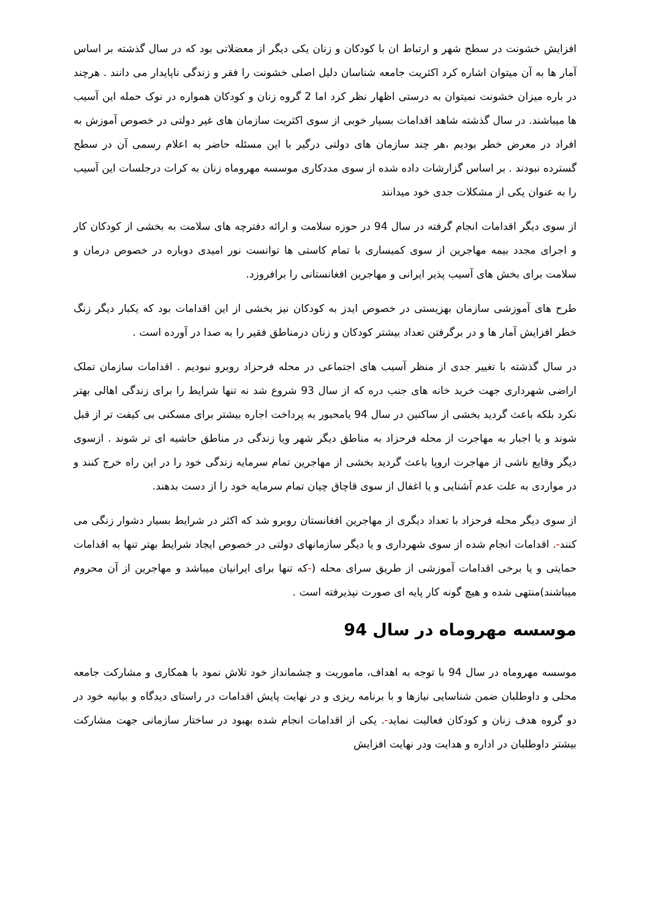افزایش خشونت در سطح شهر و ارتباط ان با کودکان و زنان یکی دیگر از معضلاتی بود که در سال گذشته بر اساس آمار ها به آن میتوان اشاره کرد اکثریت جامعه شناسان دلیل اصلی خشونت را فقر و زندگی ناپایدار می دانند . هرچند در باره میزان خشونت نمیتوان به درستی اظهار نظر کرد اما 2 گروه زنان و کودکان همواره در نوک حمله این آسیب ها میباشند. در سال گذشته شاهد اقدامات بسیار خوبی از سوی اکثریت سازمان های غیر دولتی در خصوص آموزش به افراد در معرض خطر بودیم ،هر چند سازمان های دولتی درگیر با این مسئله حاضر به اعلام رسمی آن در سطح گسترده نبودند . بر اساس گزارشات داده شده از سوی مددکاری موسسه مهروماه زنان به کرات درجلسات این آسیب را به عنوان یکی از مشکلات جدی خود میدانند
از سوی دیگر اقدامات انجام گرفته در سال 94 در حوزه سلامت و ارائه دفترچه های سلامت به بخشی از کودکان کار و اجرای مجدد بیمه مهاجرین از سوی کمیساری با تمام کاستی ها توانست نور امیدی دوباره در خصوص درمان و سلامت برای بخش های آسیب پذیر ایرانی و مهاجرین افغانستانی را برافروزد.
طرح های آموزشی سازمان بهزیستی در خصوص ایدز به کودکان نیز بخشی از این اقدامات بود که یکبار دیگر زنگ خطر افزایش آمار ها و در برگرفتن تعداد بیشتر کودکان و زنان درمناطق فقیر را به صدا در آورده است .
در سال گذشته با تغییر جدی از منظر آسیب های اجتماعی در محله فرحزاد روبرو نبودیم . اقدامات سازمان تملک اراضی شهرداری جهت خرید خانه های جنب دره که از سال 93 شروع شد نه تنها شرایط را برای زندگی اهالی بهتر نکرد بلکه باعث گردید بخشی از ساکنین در سال 94 یامحبور به پرداخت اجاره بیشتر برای مسکنی بی کیفت تر از قبل شوند و یا اجبار به مهاجرت از محله فرحزاد به مناطق دیگر شهر ویا زندگی در مناطق حاشیه ای تر شوند . ازسوی دیگر وقایع ناشی از مهاجرت اروپا باعث گردید بخشی از مهاجرین تمام سرمایه زندگی خود را در این راه خرج کنند و در مواردی به علت عدم آشنایی و یا اغفال از سوی قاچاق چیان تمام سرمایه خود را از دست بدهند.
از سوی دیگر محله فرحزاد با تعداد دیگری از مهاجرین افغانستان روبرو شد که اکثر در شرایط بسیار دشوار زنگی می کنند-. اقدامات انجام شده از سوی شهرداری و یا دیگر سازمانهای دولتی در خصوص ایجاد شرایط بهتر تنها به اقدامات حمایتی و یا برخی اقدامات آموزشی از طریق سرای محله (-که تنها برای ایرانیان میباشد و مهاجرین از آن محروم میباشند)منتهی شده و هیچ گونه کار پایه ای صورت نپذیرفته است .
موسسه مهروماه در سال 94
موسسه مهروماه در سال 94 با توجه به اهداف، ماموریت و چشمانداز خود تلاش نمود با همکاری و مشارکت جامعه محلی و داوطلبان ضمن شناسایی نیازها و با برنامه ریزی و در نهایت پایش اقدامات در راستای دیدگاه و بیانیه خود در دو گروه هدف زنان و کودکان فعالیت نماید-. یکی از اقدامات انجام شده بهبود در ساختار سازمانی جهت مشارکت بیشتر داوطلبان در اداره و هدایت ودر نهایت افزایش